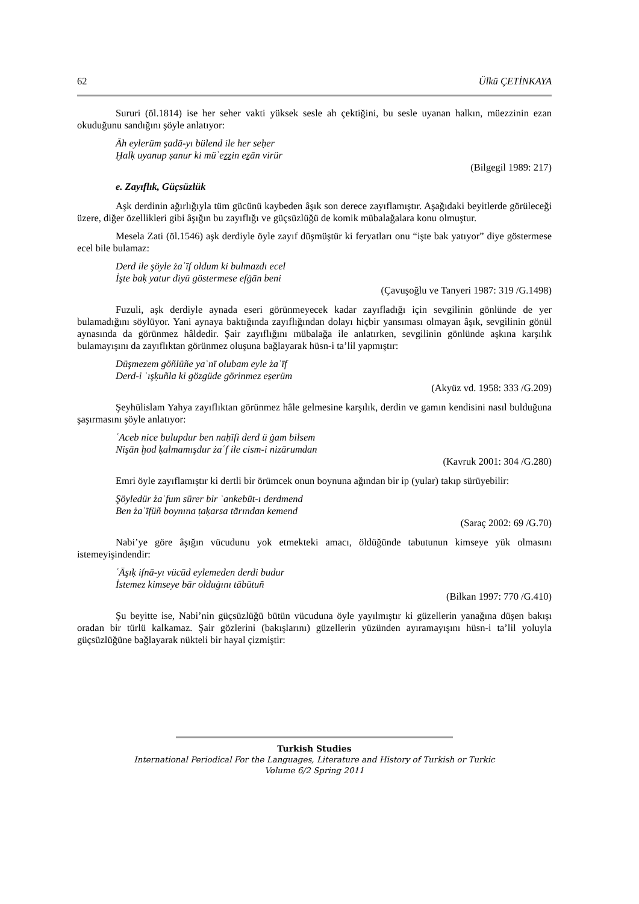62 Ülkü ÇETİNKAYA
Sururi (öl.1814) ise her seher vakti yüksek sesle ah çektiğini, bu sesle uyanan halkın, müezzinin ezan okuduğunu sandığını şöyle anlatıyor:
Āh eylerüm ṣadā-yı bülend ile her seḥer
Ḫalḳ uyanup ṣanur ki müʾeẕẕin eẕān virür
(Bilgegil 1989: 217)
e. Zayıflık, Güçsüzlük
Aşk derdinin ağırlığıyla tüm gücünü kaybeden âşık son derece zayıflamıştır. Aşağıdaki beyitlerde görüleceği üzere, diğer özellikleri gibi âşığın bu zayıflığı ve güçsüzlüğü de komik mübalağalara konu olmuştur.
Mesela Zati (öl.1546) aşk derdiyle öyle zayıf düşmüştür ki feryatları onu “işte bak yatıyor” diye göstermese ecel bile bulamaz:
Derd ile şöyle żaʿīf oldum ki bulmazdı ecel
İşte baḳ yatur diyü göstermese efġān beni
(Çavuşoğlu ve Tanyeri 1987: 319 /G.1498)
Fuzuli, aşk derdiyle aynada eseri görünmeyecek kadar zayıfladığı için sevgilinin gönlünde de yer bulamadığını söylüyor. Yani aynaya baktığında zayıflığından dolayı hiçbir yansıması olmayan âşık, sevgilinin gönül aynasında da görünmez hâldedir. Şair zayıflığını mübalağa ile anlatırken, sevgilinin gönlünde aşkına karşılık bulamayışını da zayıflıktan görünmez oluşuna bağlayarak hüsn-i ta’lil yapmıştır:
Düşmezem göñlüñe yaʿnī olubam eyle żaʿīf
Derd-i ʿışḳuñla ki gözgüde görinmez es̱erüm
(Akyüz vd. 1958: 333 /G.209)
Şeyhülislam Yahya zayıflıktan görünmez hâle gelmesine karşılık, derdin ve gamın kendisini nasıl bulduğuna şaşırmasını şöyle anlatıyor:
ʿAceb nice bulupdur ben naḥīfi derd ü ġam bilsem
Nişān ḫod ḳalmamışdur żaʿf ile cism-i nizārumdan
(Kavruk 2001: 304 /G.280)
Emri öyle zayıflamıştır ki dertli bir örümcek onun boynuna ağından bir ip (yular) takıp sürüyebilir:
Şöyledür żaʿfum sürer bir ʿankebūt-ı derdmend
Ben żaʿīfüñ boynına ṭaḳarsa tārından kemend
(Saraç 2002: 69 /G.70)
Nabi’ye göre âşığın vücudunu yok etmekteki amacı, öldüğünde tabutunun kimseye yük olmasını istemeyişindendir:
ʿĀşıḳ ifnā-yı vücūd eylemeden derdi budur
İstemez kimseye bār olduġını tābūtuñ
(Bilkan 1997: 770 /G.410)
Şu beyitte ise, Nabi’nin güçsüzlüğü bütün vücuduna öyle yayılmıştır ki güzellerin yanağına düşen bakışı oradan bir türlü kalkamaz. Şair gözlerini (bakışlarını) güzellerin yüzünden ayıramayışını hüsn-i ta’lil yoluyla güçsüzlüğüne bağlayarak nükteli bir hayal çizmiştir:
Turkish Studies
International Periodical For the Languages, Literature and History of Turkish or Turkic
Volume 6/2 Spring 2011